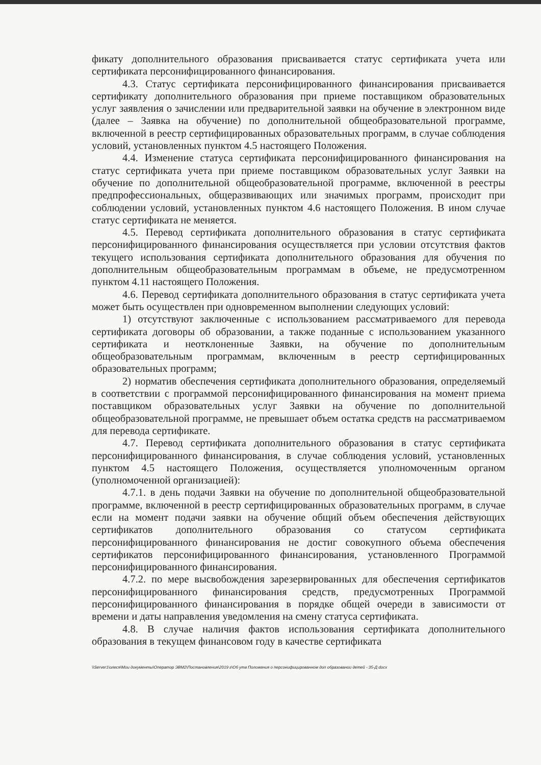фикату дополнительного образования присваивается статус сертификата учета или сертификата персонифицированного финансирования.
4.3. Статус сертификата персонифицированного финансирования присваивается сертификату дополнительного образования при приеме поставщиком образовательных услуг заявления о зачислении или предварительной заявки на обучение в электронном виде (далее – Заявка на обучение) по дополнительной общеобразовательной программе, включенной в реестр сертифицированных образовательных программ, в случае соблюдения условий, установленных пунктом 4.5 настоящего Положения.
4.4. Изменение статуса сертификата персонифицированного финансирования на статус сертификата учета при приеме поставщиком образовательных услуг Заявки на обучение по дополнительной общеобразовательной программе, включенной в реестры предпрофессиональных, общеразвивающих или значимых программ, происходит при соблюдении условий, установленных пунктом 4.6 настоящего Положения. В ином случае статус сертификата не меняется.
4.5. Перевод сертификата дополнительного образования в статус сертификата персонифицированного финансирования осуществляется при условии отсутствия фактов текущего использования сертификата дополнительного образования для обучения по дополнительным общеобразовательным программам в объеме, не предусмотренном пунктом 4.11 настоящего Положения.
4.6. Перевод сертификата дополнительного образования в статус сертификата учета может быть осуществлен при одновременном выполнении следующих условий:
1) отсутствуют заключенные с использованием рассматриваемого для перевода сертификата договоры об образовании, а также поданные с использованием указанного сертификата и неотклоненные Заявки, на обучение по дополнительным общеобразовательным программам, включенным в реестр сертифицированных образовательных программ;
2) норматив обеспечения сертификата дополнительного образования, определяемый в соответствии с программой персонифицированного финансирования на момент приема поставщиком образовательных услуг Заявки на обучение по дополнительной общеобразовательной программе, не превышает объем остатка средств на рассматриваемом для перевода сертификате.
4.7. Перевод сертификата дополнительного образования в статус сертификата персонифицированного финансирования, в случае соблюдения условий, установленных пунктом 4.5 настоящего Положения, осуществляется уполномоченным органом (уполномоченной организацией):
4.7.1. в день подачи Заявки на обучение по дополнительной общеобразовательной программе, включенной в реестр сертифицированных образовательных программ, в случае если на момент подачи заявки на обучение общий объем обеспечения действующих сертификатов дополнительного образования со статусом сертификата персонифицированного финансирования не достиг совокупного объема обеспечения сертификатов персонифицированного финансирования, установленного Программой персонифицированного финансирования.
4.7.2. по мере высвобождения зарезервированных для обеспечения сертификатов персонифицированного финансирования средств, предусмотренных Программой персонифицированного финансирования в порядке общей очереди в зависимости от времени и даты направления уведомления на смену статуса сертификата.
4.8. В случае наличия фактов использования сертификата дополнительного образования в текущем финансовом году в качестве сертификата
\\Server1\олеся\Мои документы\Оператор ЭВМ2\Постановления\2019 г\Об утв Положения о персонифицированном доп образовании детей - 35-Д docx